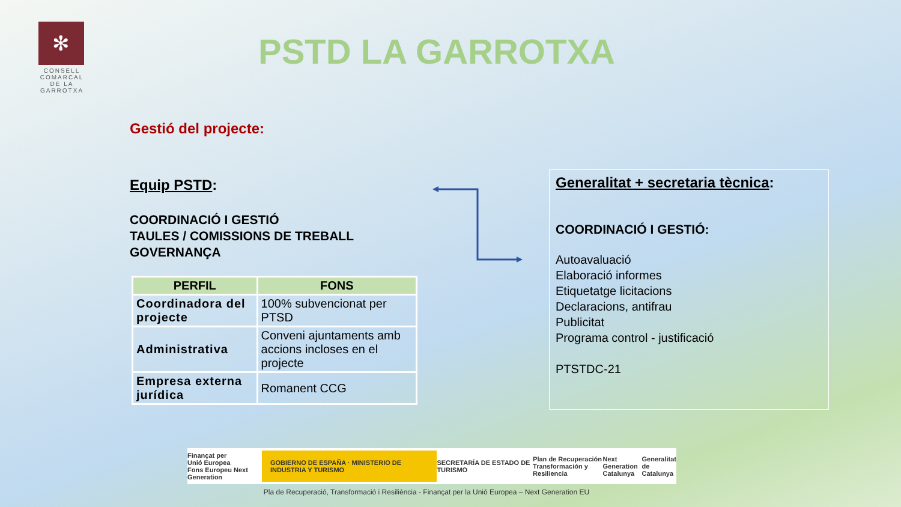✻
CONSELL
COMARCAL
DE LA
GARROTXA
PSTD LA GARROTXA
Gestió del projecte:
Equip PSTD:
COORDINACIÓ I GESTIÓ
TAULES / COMISSIONS DE TREBALL
GOVERNANÇA
| PERFIL | FONS |
| --- | --- |
| Coordinadora del projecte | 100% subvencionat per PTSD |
| Administrativa | Conveni ajuntaments amb accions incloses en el projecte |
| Empresa externa jurídica | Romanent CCG |
Generalitat + secretaria tècnica:
COORDINACIÓ I GESTIÓ:
Autoavaluació
Elaboració informes
Etiquetatge licitacions
Declaracions, antifrau
Publicitat
Programa control - justificació
PTSTDC-21
Finançat per
Unió Europea
Fons Europeu Next Generation GOBIERNO DE ESPAÑA · MINISTERIO DE INDUSTRIA Y TURISMO SECRETARÍA DE ESTADO DE TURISMO Plan de Recuperación
Transformación y Resiliencia Next Generation
Catalunya Generalitat
de Catalunya
Pla de Recuperació, Transformació i Resiliència - Finançat per la Unió Europea – Next Generation EU